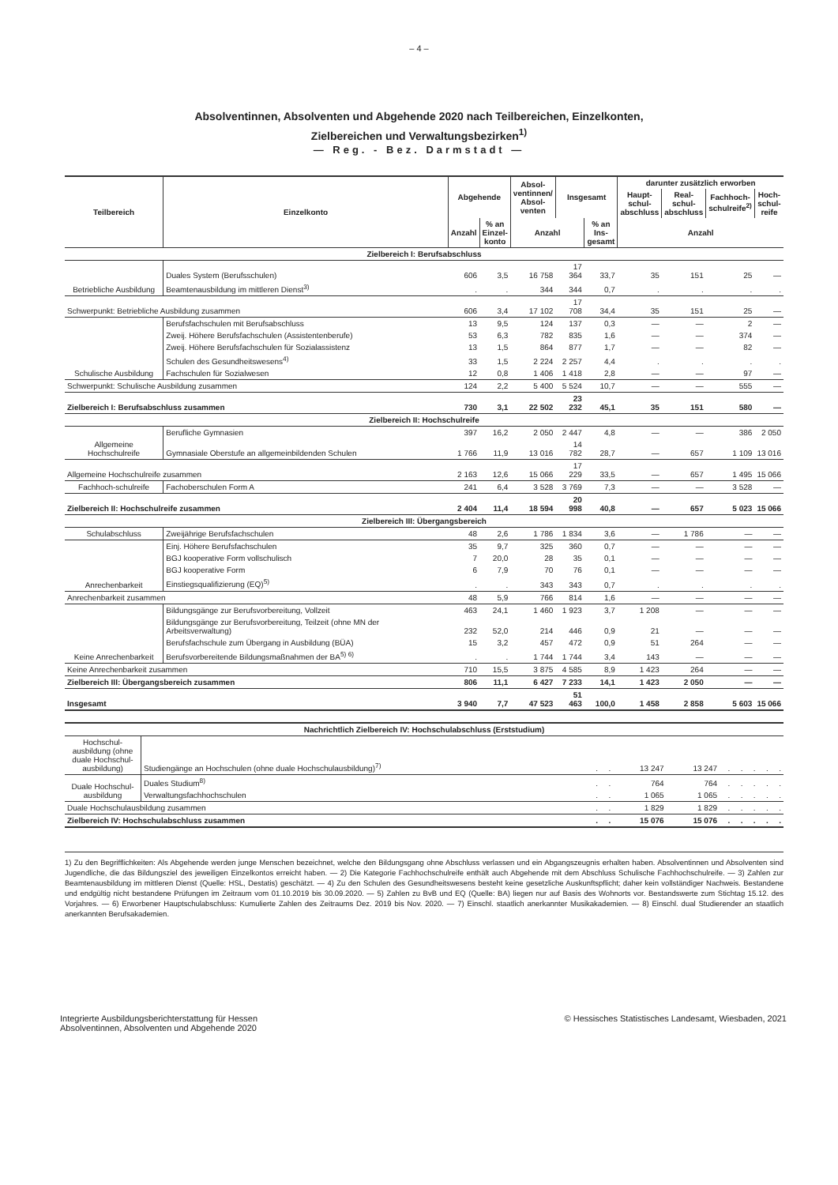– 4 –
Absolventinnen, Absolventen und Abgehende 2020 nach Teilbereichen, Einzelkonten,
Zielbereichen und Verwaltungsbezirken<sup>1)</sup>
— Reg. - Bez. Darmstadt —
| Teilbereich | Einzelkonto | Abgehende | | Absol- ventinnen/ Absol- venten | Insgesamt | | darunter zusätzlich erworben | | | |
| --- | --- | --- | --- | --- | --- | --- | --- | --- | --- | --- |
| | | | | | | | Haupt- schul- abschluss | Real- schul- abschluss | Fachhoch- schulreife<sup>2)</sup> | Hoch- schul- reife |
| | | Anzahl | % an Einzel- konto | Anzahl | | % an Ins- gesamt | Anzahl | | | |
| Zielbereich I: Berufsabschluss | | | | | | | | | | |
| Betriebliche Ausbildung | Duales System (Berufsschulen) | 606 | 3,5 | 16 758 | 17 364 | 33,7 | 35 | 151 | 25 | — |
| | Beamtenausbildung im mittleren Dienst<sup>3)</sup> | . | . | 344 | 344 | 0,7 | . | . | . | . |
| Schwerpunkt: Betriebliche Ausbildung zusammen | | 606 | 3,4 | 17 102 | 17 708 | 34,4 | 35 | 151 | 25 | — |
| Schulische Ausbildung | Berufsfachschulen mit Berufsabschluss | 13 | 9,5 | 124 | 137 | 0,3 | — | — | 2 | — |
| | Zweij. Höhere Berufsfachschulen (Assistentenberufe) | 53 | 6,3 | 782 | 835 | 1,6 | — | — | 374 | — |
| | Zweij. Höhere Berufsfachschulen für Sozialassistenz | 13 | 1,5 | 864 | 877 | 1,7 | — | — | 82 | — |
| | Schulen des Gesundheitswesens<sup>4)</sup> | 33 | 1,5 | 2 224 | 2 257 | 4,4 | . | . | . | . |
| | Fachschulen für Sozialwesen | 12 | 0,8 | 1 406 | 1 418 | 2,8 | — | — | 97 | — |
| Schwerpunkt: Schulische Ausbildung zusammen | | 124 | 2,2 | 5 400 | 5 524 | 10,7 | — | — | 555 | — |
| Zielbereich I: Berufsabschluss zusammen | | 730 | 3,1 | 22 502 | 23 232 | 45,1 | 35 | 151 | 580 | — |
| Zielbereich II: Hochschulreife | | | | | | | | | | |
| Allgemeine Hochschulreife | Berufliche Gymnasien | 397 | 16,2 | 2 050 | 2 447 | 4,8 | — | — | 386 | 2 050 |
| | Gymnasiale Oberstufe an allgemeinbildenden Schulen | 1 766 | 11,9 | 13 016 | 14 782 | 28,7 | — | 657 | 1 109 | 13 016 |
| Allgemeine Hochschulreife zusammen | | 2 163 | 12,6 | 15 066 | 17 229 | 33,5 | — | 657 | 1 495 | 15 066 |
| Fachhoch-schulreife | Fachoberschulen Form A | 241 | 6,4 | 3 528 | 3 769 | 7,3 | — | — | 3 528 | — |
| Zielbereich II: Hochschulreife zusammen | | 2 404 | 11,4 | 18 594 | 20 998 | 40,8 | — | 657 | 5 023 | 15 066 |
| Zielbereich III: Übergangsbereich | | | | | | | | | | |
| Schulabschluss | Zweijährige Berufsfachschulen | 48 | 2,6 | 1 786 | 1 834 | 3,6 | — | 1 786 | — | — |
| Anrechenbarkeit | Einj. Höhere Berufsfachschulen | 35 | 9,7 | 325 | 360 | 0,7 | — | — | — | — |
| | BGJ kooperative Form vollschulisch | 7 | 20,0 | 28 | 35 | 0,1 | — | — | — | — |
| | BGJ kooperative Form | 6 | 7,9 | 70 | 76 | 0,1 | — | — | — | — |
| | Einstiegsqualifizierung (EQ)<sup>5)</sup> | . | . | 343 | 343 | 0,7 | . | . | . | . |
| Anrechenbarkeit zusammen | | 48 | 5,9 | 766 | 814 | 1,6 | — | — | — | — |
| Keine Anrechenbarkeit | Bildungsgänge zur Berufsvorbereitung, Vollzeit | 463 | 24,1 | 1 460 | 1 923 | 3,7 | 1 208 | — | — | — |
| | Bildungsgänge zur Berufsvorbereitung, Teilzeit (ohne MN der Arbeitsverwaltung) | 232 | 52,0 | 214 | 446 | 0,9 | 21 | — | — | — |
| | Berufsfachschule zum Übergang in Ausbildung (BÜA) | 15 | 3,2 | 457 | 472 | 0,9 | 51 | 264 | — | — |
| | Berufsvorbereitende Bildungsmaßnahmen der BA<sup>5) 6)</sup> | . | . | 1 744 | 1 744 | 3,4 | 143 | — | — | — |
| Keine Anrechenbarkeit zusammen | | 710 | 15,5 | 3 875 | 4 585 | 8,9 | 1 423 | 264 | — | — |
| Zielbereich III: Übergangsbereich zusammen | | 806 | 11,1 | 6 427 | 7 233 | 14,1 | 1 423 | 2 050 | — | — |
| Insgesamt | | 3 940 | 7,7 | 47 523 | 51 463 | 100,0 | 1 458 | 2 858 | 5 603 | 15 066 |
| Nachrichtlich Zielbereich IV: Hochschulabschluss (Erststudium) | | | | | | | | | | |
| Hochschul-ausbildung (ohne duale Hochschul-ausbildung) | Studiengänge an Hochschulen (ohne duale Hochschulausbildung)<sup>7)</sup> | . | . | 13 247 | 13 247 | . | . | . | . | . |
| Duale Hochschul-ausbildung | Duales Studium<sup>8)</sup> | . | . | 764 | 764 | . | . | . | . | . |
| | Verwaltungsfachhochschulen | . | . | 1 065 | 1 065 | . | . | . | . | . |
| Duale Hochschulausbildung zusammen | | . | . | 1 829 | 1 829 | . | . | . | . | . |
| Zielbereich IV: Hochschulabschluss zusammen | | . | . | 15 076 | 15 076 | . | . | . | . | . |
1) Zu den Begrifflichkeiten: Als Abgehende werden junge Menschen bezeichnet, welche den Bildungsgang ohne Abschluss verlassen und ein Abgangszeugnis erhalten haben. Absolventinnen und Absolventen sind Jugendliche, die das Bildungsziel des jeweiligen Einzelkontos erreicht haben. — 2) Die Kategorie Fachhochschulreife enthält auch Abgehende mit dem Abschluss Schulische Fachhochschulreife. — 3) Zahlen zur Beamtenausbildung im mittleren Dienst (Quelle: HSL, Destatis) geschätzt. — 4) Zu den Schulen des Gesundheitswesens besteht keine gesetzliche Auskunftspflicht; daher kein vollständiger Nachweis. Bestandene und endgültig nicht bestandene Prüfungen im Zeitraum vom 01.10.2019 bis 30.09.2020. — 5) Zahlen zu BvB und EQ (Quelle: BA) liegen nur auf Basis des Wohnorts vor. Bestandswerte zum Stichtag 15.12. des Vorjahres. — 6) Erworbener Hauptschulabschluss: Kumulierte Zahlen des Zeitraums Dez. 2019 bis Nov. 2020. — 7) Einschl. staatlich anerkannter Musikakademien. — 8) Einschl. dual Studierender an staatlich anerkannten Berufsakademien.
Integrierte Ausbildungsberichterstattung für Hessen
Absolventinnen, Absolventen und Abgehende 2020
© Hessisches Statistisches Landesamt, Wiesbaden, 2021